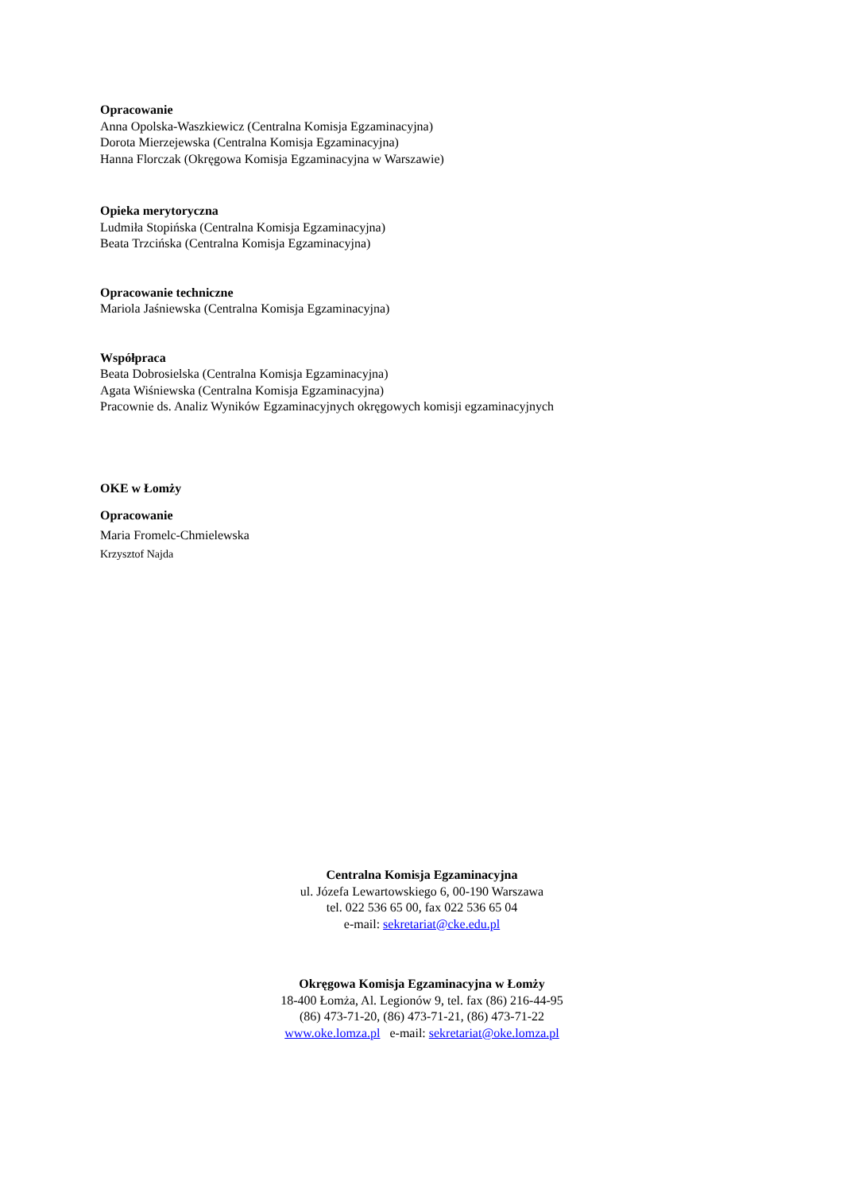Opracowanie
Anna Opolska-Waszkiewicz (Centralna Komisja Egzaminacyjna)
Dorota Mierzejewska (Centralna Komisja Egzaminacyjna)
Hanna Florczak (Okręgowa Komisja Egzaminacyjna w Warszawie)
Opieka merytoryczna
Ludmiła Stopińska (Centralna Komisja Egzaminacyjna)
Beata Trzcińska (Centralna Komisja Egzaminacyjna)
Opracowanie techniczne
Mariola Jaśniewska (Centralna Komisja Egzaminacyjna)
Współpraca
Beata Dobrosielska (Centralna Komisja Egzaminacyjna)
Agata Wiśniewska (Centralna Komisja Egzaminacyjna)
Pracownie ds. Analiz Wyników Egzaminacyjnych okręgowych komisji egzaminacyjnych
OKE w Łomży
Opracowanie
Maria Fromelc-Chmielewska
Krzysztof Najda
Centralna Komisja Egzaminacyjna
ul. Józefa Lewartowskiego 6, 00-190 Warszawa
tel. 022 536 65 00, fax 022 536 65 04
e-mail: sekretariat@cke.edu.pl
Okręgowa Komisja Egzaminacyjna w Łomży
18-400 Łomża, Al. Legionów 9, tel. fax (86) 216-44-95
(86) 473-71-20, (86) 473-71-21, (86) 473-71-22
www.oke.lomza.pl e-mail: sekretariat@oke.lomza.pl